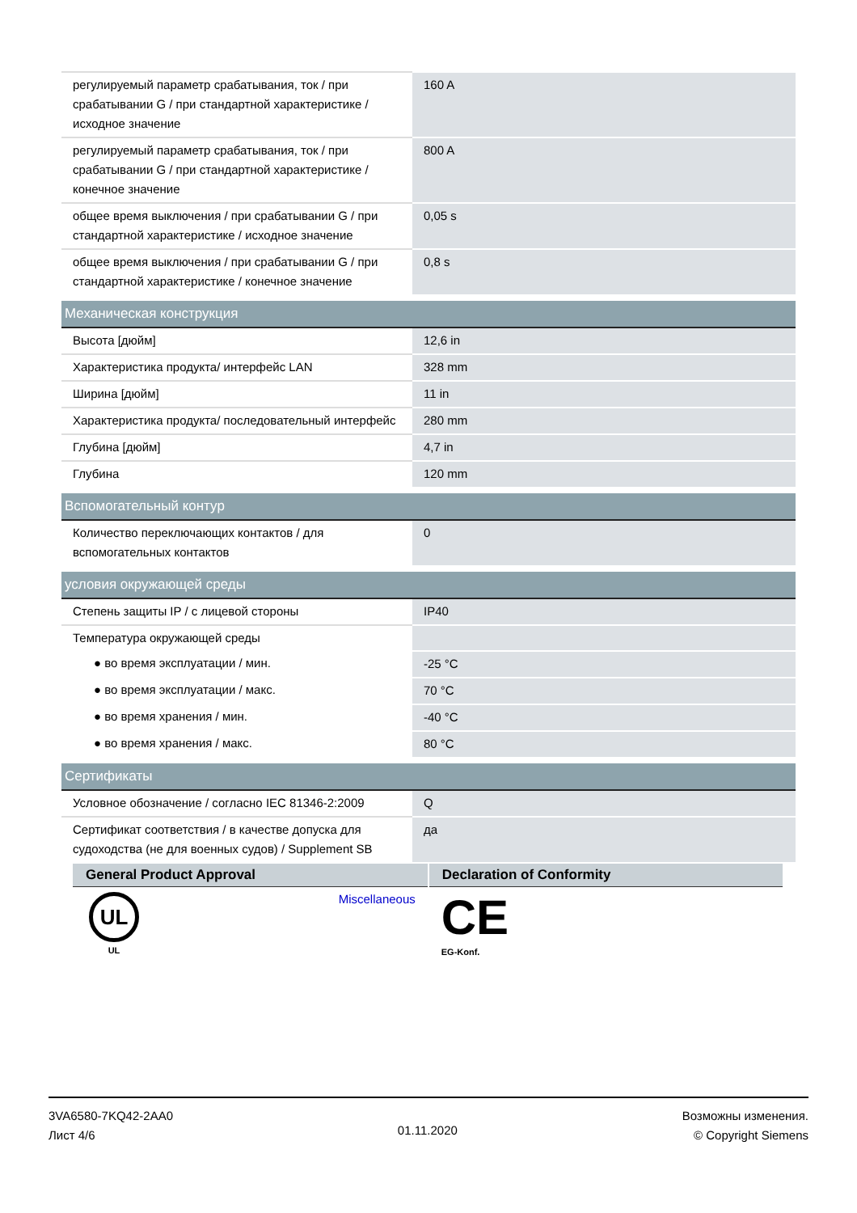| регулируемый параметр срабатывания, ток / при срабатывании G / при стандартной характеристике / исходное значение | 160 A |
| регулируемый параметр срабатывания, ток / при срабатывании G / при стандартной характеристике / конечное значение | 800 A |
| общее время выключения / при срабатывании G / при стандартной характеристике / исходное значение | 0,05 s |
| общее время выключения / при срабатывании G / при стандартной характеристике / конечное значение | 0,8 s |
| Механическая конструкция | |
| Высота [дюйм] | 12,6 in |
| Характеристика продукта/ интерфейс LAN | 328 mm |
| Ширина [дюйм] | 11 in |
| Характеристика продукта/ последовательный интерфейс | 280 mm |
| Глубина [дюйм] | 4,7 in |
| Глубина | 120 mm |
| Вспомогательный контур | |
| Количество переключающих контактов / для вспомогательных контактов | 0 |
| условия окружающей среды | |
| Степень защиты IP / с лицевой стороны | IP40 |
| Температура окружающей среды | |
| ● во время эксплуатации / мин. | -25 °C |
| ● во время эксплуатации / макс. | 70 °C |
| ● во время хранения / мин. | -40 °C |
| ● во время хранения / макс. | 80 °C |
| Сертификаты | |
| Условное обозначение / согласно IEC 81346-2:2009 | Q |
| Сертификат соответствия / в качестве допуска для судоходства (не для военных судов) / Supplement SB | да |
| General Product Approval | Declaration of Conformity |
| --- | --- |
| UL UL Miscellaneous | CE EG-Konf. |
3VA6580-7KQ42-2AA0
Лист 4/6
01.11.2020
Возможны изменения.
© Copyright Siemens